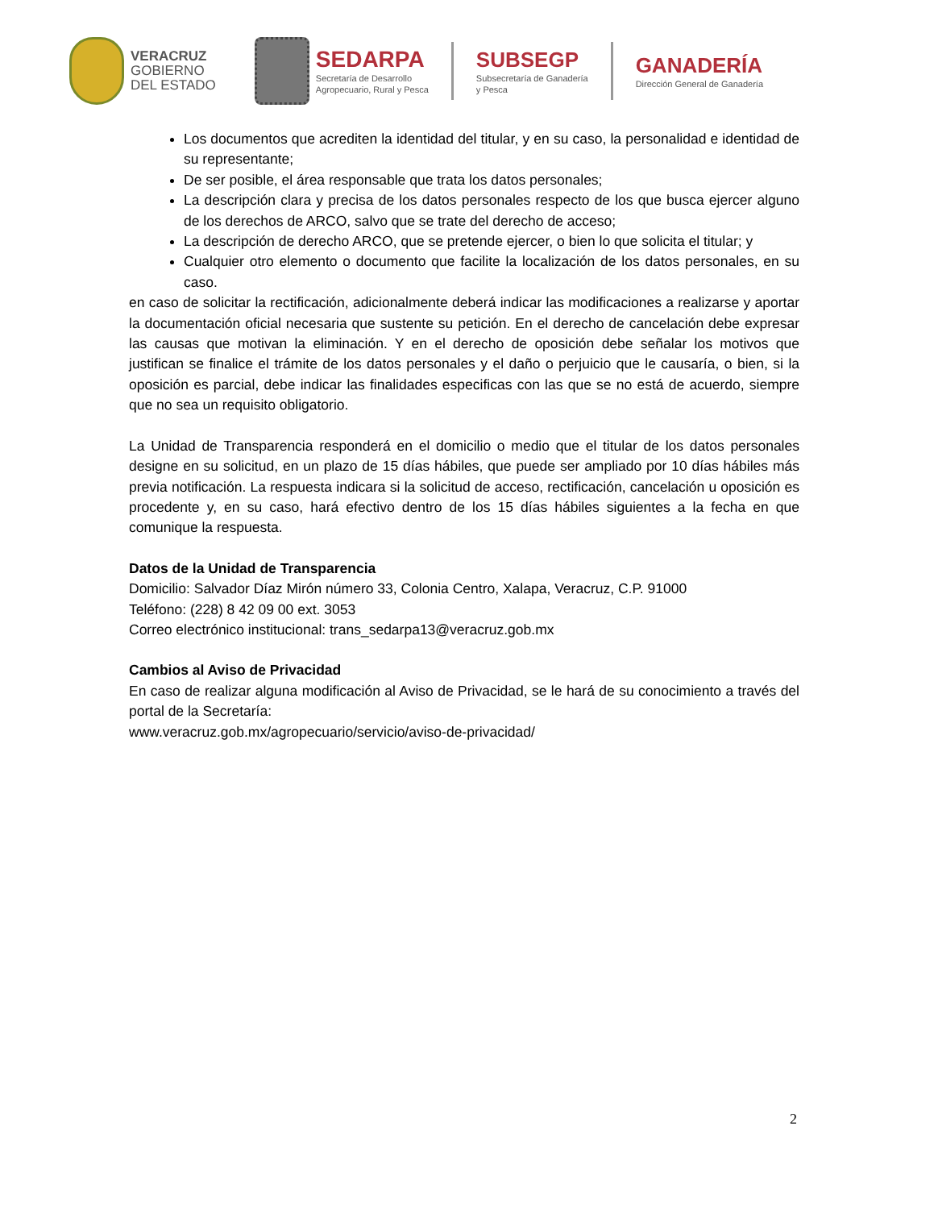VERACRUZ
GOBIERNO
DEL ESTADO
SEDARPA
Secretaría de Desarrollo
Agropecuario, Rural y Pesca
SUBSEGP
Subsecretaría de Ganadería
y Pesca
GANADERÍA
Dirección General de Ganadería
Los documentos que acrediten la identidad del titular, y en su caso, la personalidad e identidad de su representante;
De ser posible, el área responsable que trata los datos personales;
La descripción clara y precisa de los datos personales respecto de los que busca ejercer alguno de los derechos de ARCO, salvo que se trate del derecho de acceso;
La descripción de derecho ARCO, que se pretende ejercer, o bien lo que solicita el titular; y
Cualquier otro elemento o documento que facilite la localización de los datos personales, en su caso.
en caso de solicitar la rectificación, adicionalmente deberá indicar las modificaciones a realizarse y aportar la documentación oficial necesaria que sustente su petición. En el derecho de cancelación debe expresar las causas que motivan la eliminación. Y en el derecho de oposición debe señalar los motivos que justifican se finalice el trámite de los datos personales y el daño o perjuicio que le causaría, o bien, si la oposición es parcial, debe indicar las finalidades especificas con las que se no está de acuerdo, siempre que no sea un requisito obligatorio.
La Unidad de Transparencia responderá en el domicilio o medio que el titular de los datos personales designe en su solicitud, en un plazo de 15 días hábiles, que puede ser ampliado por 10 días hábiles más previa notificación. La respuesta indicara si la solicitud de acceso, rectificación, cancelación u oposición es procedente y, en su caso, hará efectivo dentro de los 15 días hábiles siguientes a la fecha en que comunique la respuesta.
Datos de la Unidad de Transparencia
Domicilio: Salvador Díaz Mirón número 33, Colonia Centro, Xalapa, Veracruz, C.P. 91000
Teléfono: (228) 8 42 09 00 ext. 3053
Correo electrónico institucional: trans_sedarpa13@veracruz.gob.mx
Cambios al Aviso de Privacidad
En caso de realizar alguna modificación al Aviso de Privacidad, se le hará de su conocimiento a través del portal de la Secretaría:
www.veracruz.gob.mx/agropecuario/servicio/aviso-de-privacidad/
2